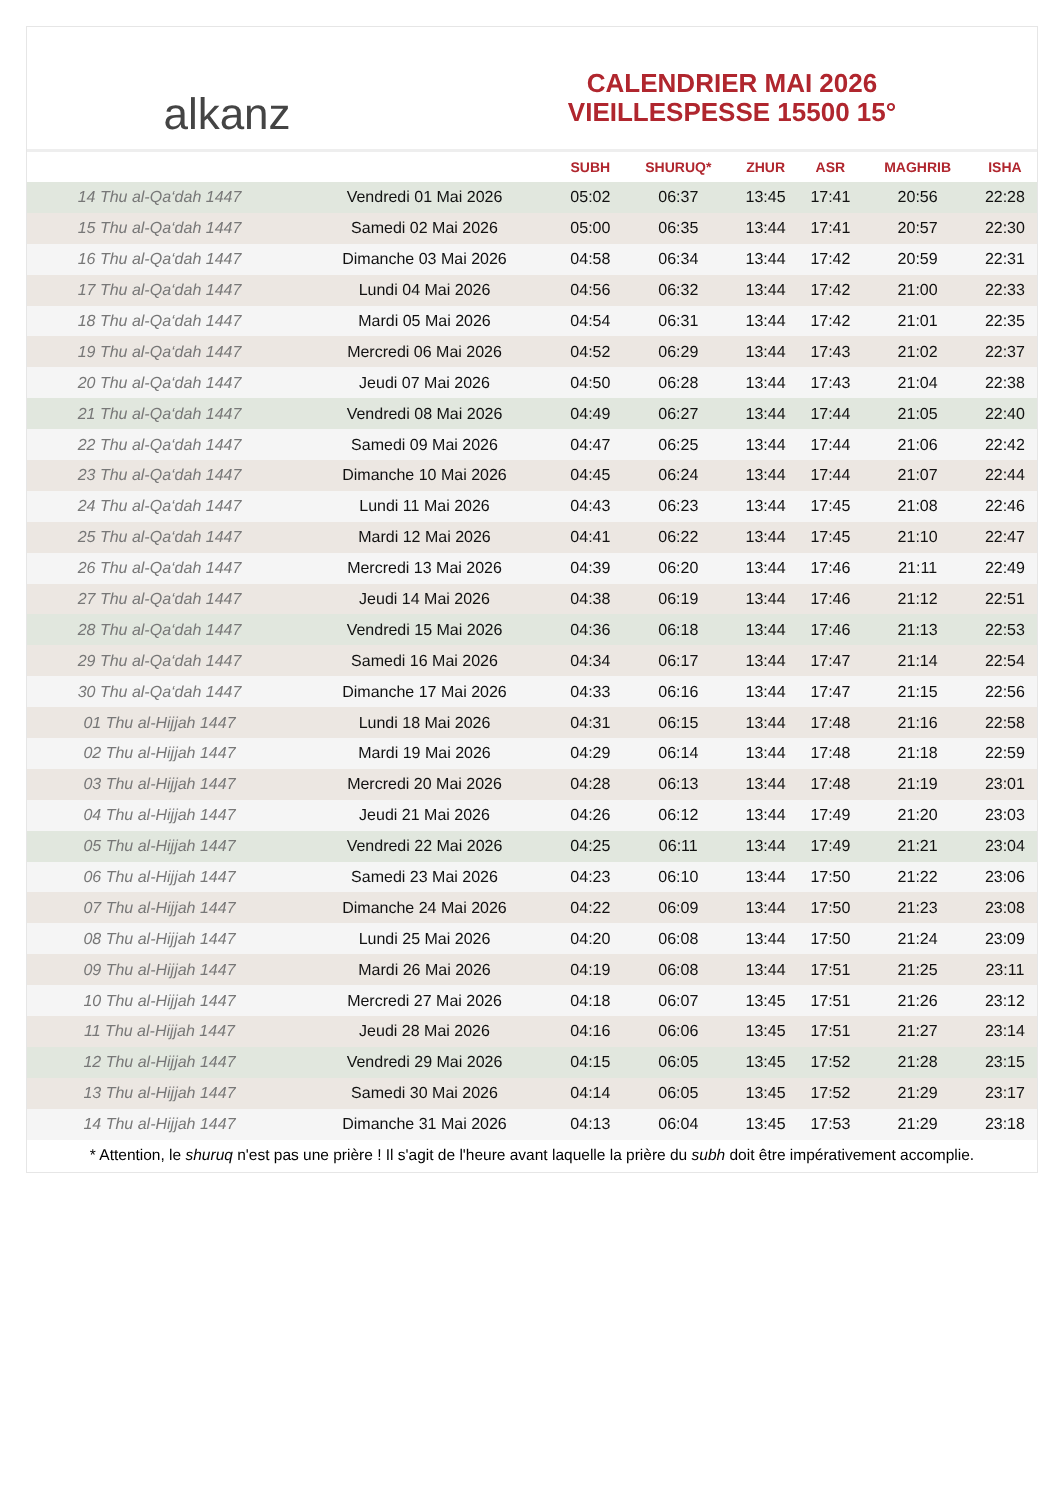alkanz
CALENDRIER MAI 2026
VIEILLESPESSE 15500 15°
| | | SUBH | SHURUQ* | ZHUR | ASR | MAGHRIB | ISHA |
| --- | --- | --- | --- | --- | --- | --- | --- |
| 14 Thu al-Qa‘dah 1447 | Vendredi 01 Mai 2026 | 05:02 | 06:37 | 13:45 | 17:41 | 20:56 | 22:28 |
| 15 Thu al-Qa‘dah 1447 | Samedi 02 Mai 2026 | 05:00 | 06:35 | 13:44 | 17:41 | 20:57 | 22:30 |
| 16 Thu al-Qa‘dah 1447 | Dimanche 03 Mai 2026 | 04:58 | 06:34 | 13:44 | 17:42 | 20:59 | 22:31 |
| 17 Thu al-Qa‘dah 1447 | Lundi 04 Mai 2026 | 04:56 | 06:32 | 13:44 | 17:42 | 21:00 | 22:33 |
| 18 Thu al-Qa‘dah 1447 | Mardi 05 Mai 2026 | 04:54 | 06:31 | 13:44 | 17:42 | 21:01 | 22:35 |
| 19 Thu al-Qa‘dah 1447 | Mercredi 06 Mai 2026 | 04:52 | 06:29 | 13:44 | 17:43 | 21:02 | 22:37 |
| 20 Thu al-Qa‘dah 1447 | Jeudi 07 Mai 2026 | 04:50 | 06:28 | 13:44 | 17:43 | 21:04 | 22:38 |
| 21 Thu al-Qa‘dah 1447 | Vendredi 08 Mai 2026 | 04:49 | 06:27 | 13:44 | 17:44 | 21:05 | 22:40 |
| 22 Thu al-Qa‘dah 1447 | Samedi 09 Mai 2026 | 04:47 | 06:25 | 13:44 | 17:44 | 21:06 | 22:42 |
| 23 Thu al-Qa‘dah 1447 | Dimanche 10 Mai 2026 | 04:45 | 06:24 | 13:44 | 17:44 | 21:07 | 22:44 |
| 24 Thu al-Qa‘dah 1447 | Lundi 11 Mai 2026 | 04:43 | 06:23 | 13:44 | 17:45 | 21:08 | 22:46 |
| 25 Thu al-Qa‘dah 1447 | Mardi 12 Mai 2026 | 04:41 | 06:22 | 13:44 | 17:45 | 21:10 | 22:47 |
| 26 Thu al-Qa‘dah 1447 | Mercredi 13 Mai 2026 | 04:39 | 06:20 | 13:44 | 17:46 | 21:11 | 22:49 |
| 27 Thu al-Qa‘dah 1447 | Jeudi 14 Mai 2026 | 04:38 | 06:19 | 13:44 | 17:46 | 21:12 | 22:51 |
| 28 Thu al-Qa‘dah 1447 | Vendredi 15 Mai 2026 | 04:36 | 06:18 | 13:44 | 17:46 | 21:13 | 22:53 |
| 29 Thu al-Qa‘dah 1447 | Samedi 16 Mai 2026 | 04:34 | 06:17 | 13:44 | 17:47 | 21:14 | 22:54 |
| 30 Thu al-Qa‘dah 1447 | Dimanche 17 Mai 2026 | 04:33 | 06:16 | 13:44 | 17:47 | 21:15 | 22:56 |
| 01 Thu al-Hijjah 1447 | Lundi 18 Mai 2026 | 04:31 | 06:15 | 13:44 | 17:48 | 21:16 | 22:58 |
| 02 Thu al-Hijjah 1447 | Mardi 19 Mai 2026 | 04:29 | 06:14 | 13:44 | 17:48 | 21:18 | 22:59 |
| 03 Thu al-Hijjah 1447 | Mercredi 20 Mai 2026 | 04:28 | 06:13 | 13:44 | 17:48 | 21:19 | 23:01 |
| 04 Thu al-Hijjah 1447 | Jeudi 21 Mai 2026 | 04:26 | 06:12 | 13:44 | 17:49 | 21:20 | 23:03 |
| 05 Thu al-Hijjah 1447 | Vendredi 22 Mai 2026 | 04:25 | 06:11 | 13:44 | 17:49 | 21:21 | 23:04 |
| 06 Thu al-Hijjah 1447 | Samedi 23 Mai 2026 | 04:23 | 06:10 | 13:44 | 17:50 | 21:22 | 23:06 |
| 07 Thu al-Hijjah 1447 | Dimanche 24 Mai 2026 | 04:22 | 06:09 | 13:44 | 17:50 | 21:23 | 23:08 |
| 08 Thu al-Hijjah 1447 | Lundi 25 Mai 2026 | 04:20 | 06:08 | 13:44 | 17:50 | 21:24 | 23:09 |
| 09 Thu al-Hijjah 1447 | Mardi 26 Mai 2026 | 04:19 | 06:08 | 13:44 | 17:51 | 21:25 | 23:11 |
| 10 Thu al-Hijjah 1447 | Mercredi 27 Mai 2026 | 04:18 | 06:07 | 13:45 | 17:51 | 21:26 | 23:12 |
| 11 Thu al-Hijjah 1447 | Jeudi 28 Mai 2026 | 04:16 | 06:06 | 13:45 | 17:51 | 21:27 | 23:14 |
| 12 Thu al-Hijjah 1447 | Vendredi 29 Mai 2026 | 04:15 | 06:05 | 13:45 | 17:52 | 21:28 | 23:15 |
| 13 Thu al-Hijjah 1447 | Samedi 30 Mai 2026 | 04:14 | 06:05 | 13:45 | 17:52 | 21:29 | 23:17 |
| 14 Thu al-Hijjah 1447 | Dimanche 31 Mai 2026 | 04:13 | 06:04 | 13:45 | 17:53 | 21:29 | 23:18 |
* Attention, le shuruq n'est pas une prière ! Il s'agit de l'heure avant laquelle la prière du subh doit être impérativement accomplie.